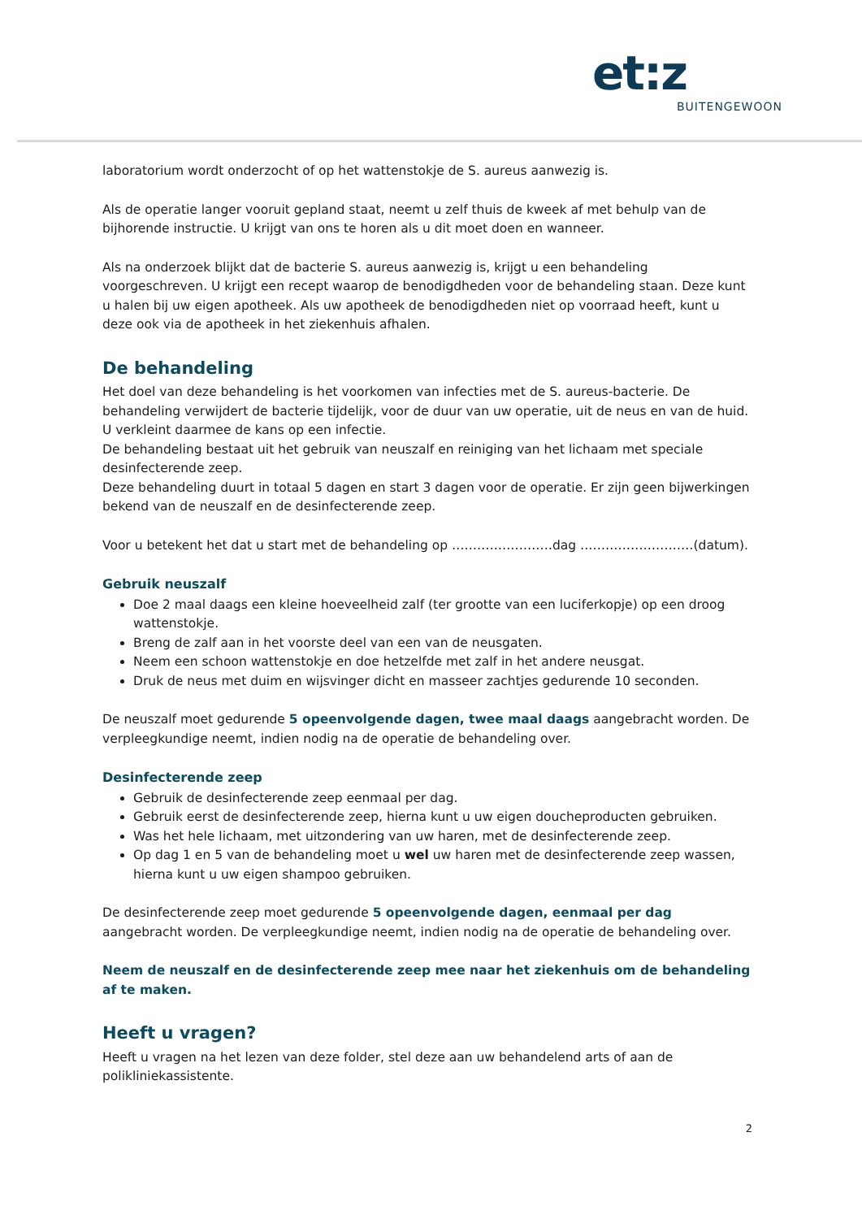et:z
BUITENGEWOON
laboratorium wordt onderzocht of op het wattenstokje de S. aureus aanwezig is.
Als de operatie langer vooruit gepland staat, neemt u zelf thuis de kweek af met behulp van de bijhorende instructie. U krijgt van ons te horen als u dit moet doen en wanneer.
Als na onderzoek blijkt dat de bacterie S. aureus aanwezig is, krijgt u een behandeling voorgeschreven. U krijgt een recept waarop de benodigdheden voor de behandeling staan. Deze kunt u halen bij uw eigen apotheek. Als uw apotheek de benodigdheden niet op voorraad heeft, kunt u deze ook via de apotheek in het ziekenhuis afhalen.
De behandeling
Het doel van deze behandeling is het voorkomen van infecties met de S. aureus-bacterie. De behandeling verwijdert de bacterie tijdelijk, voor de duur van uw operatie, uit de neus en van de huid. U verkleint daarmee de kans op een infectie.
De behandeling bestaat uit het gebruik van neuszalf en reiniging van het lichaam met speciale desinfecterende zeep.
Deze behandeling duurt in totaal 5 dagen en start 3 dagen voor de operatie. Er zijn geen bijwerkingen bekend van de neuszalf en de desinfecterende zeep.
Voor u betekent het dat u start met de behandeling op ……………………dag ………………………(datum).
Gebruik neuszalf
Doe 2 maal daags een kleine hoeveelheid zalf (ter grootte van een luciferkopje) op een droog wattenstokje.
Breng de zalf aan in het voorste deel van een van de neusgaten.
Neem een schoon wattenstokje en doe hetzelfde met zalf in het andere neusgat.
Druk de neus met duim en wijsvinger dicht en masseer zachtjes gedurende 10 seconden.
De neuszalf moet gedurende 5 opeenvolgende dagen, twee maal daags aangebracht worden. De verpleegkundige neemt, indien nodig na de operatie de behandeling over.
Desinfecterende zeep
Gebruik de desinfecterende zeep eenmaal per dag.
Gebruik eerst de desinfecterende zeep, hierna kunt u uw eigen doucheproducten gebruiken.
Was het hele lichaam, met uitzondering van uw haren, met de desinfecterende zeep.
Op dag 1 en 5 van de behandeling moet u wel uw haren met de desinfecterende zeep wassen, hierna kunt u uw eigen shampoo gebruiken.
De desinfecterende zeep moet gedurende 5 opeenvolgende dagen, eenmaal per dag aangebracht worden. De verpleegkundige neemt, indien nodig na de operatie de behandeling over.
Neem de neuszalf en de desinfecterende zeep mee naar het ziekenhuis om de behandeling af te maken.
Heeft u vragen?
Heeft u vragen na het lezen van deze folder, stel deze aan uw behandelend arts of aan de polikliniekassistente.
2